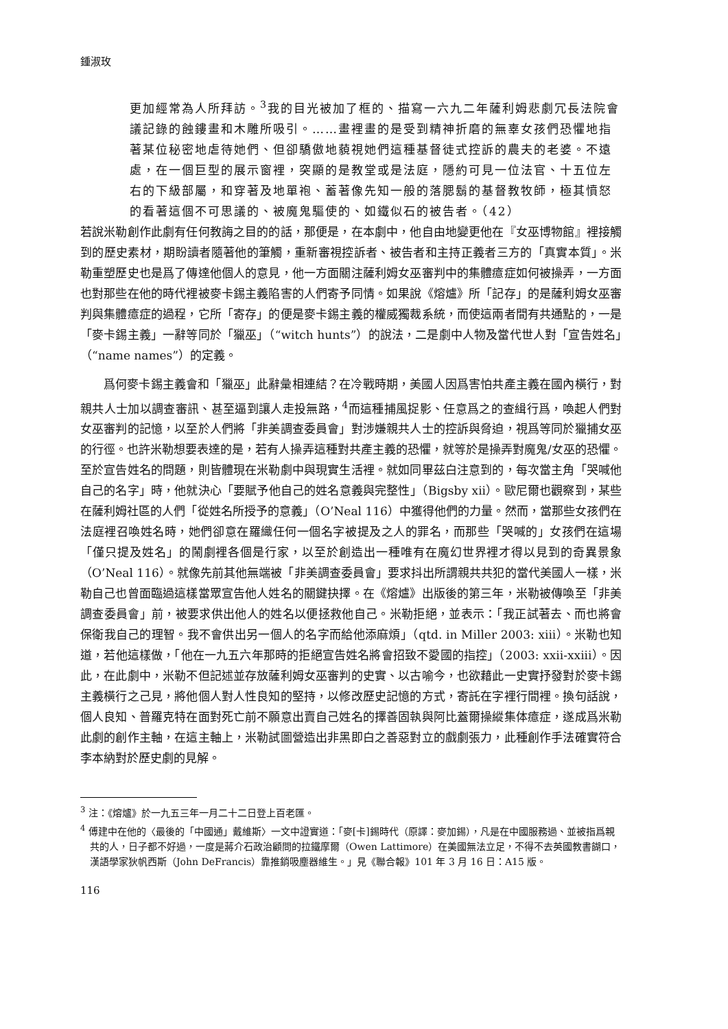鍾淑玫
更加經常為人所拜訪。<sup>3</sup>我的目光被加了框的、描寫一六九二年薩利姆悲劇冗長法院會議記錄的蝕鏤畫和木雕所吸引。……畫裡畫的是受到精神折磨的無辜女孩們恐懼地指著某位秘密地虐待她們、但卻驕傲地藐視她們這種基督徒式控訴的農夫的老婆。不遠處，在一個巨型的展示窗裡，突顯的是教堂或是法庭，隱約可見一位法官、十五位左右的下級部屬，和穿著及地單袍、蓄著像先知一般的落腮鬍的基督教牧師，極其憤怒的看著這個不可思議的、被魔鬼驅使的、如鐵似石的被告者。（42）
若說米勒創作此劇有任何教誨之目的的話，那便是，在本劇中，他自由地變更他在『女巫博物館』裡接觸到的歷史素材，期盼讀者隨著他的筆觸，重新審視控訴者、被告者和主持正義者三方的「真實本質」。米勒重塑歷史也是爲了傳達他個人的意見，他一方面關注薩利姆女巫審判中的集體癔症如何被操弄，一方面也對那些在他的時代裡被麥卡錫主義陷害的人們寄予同情。如果說《熔爐》所「記存」的是薩利姆女巫審判與集體癔症的過程，它所「寄存」的便是麥卡錫主義的權威獨裁系統，而使這兩者間有共通點的，一是「麥卡錫主義」一辭等同於「獵巫」（“witch hunts”）的說法，二是劇中人物及當代世人對「宣告姓名」（“name names”）的定義。
爲何麥卡錫主義會和「獵巫」此辭彙相連結？在冷戰時期，美國人因爲害怕共產主義在國內橫行，對親共人士加以調查審訊、甚至逼到讓人走投無路，<sup>4</sup>而這種捕風捉影、任意爲之的查緝行爲，喚起人們對女巫審判的記憶，以至於人們將「非美調查委員會」對涉嫌親共人士的控訴與脅迫，視爲等同於獵捕女巫的行徑。也許米勒想要表達的是，若有人操弄這種對共產主義的恐懼，就等於是操弄對魔鬼/女巫的恐懼。至於宣告姓名的問題，則皆體現在米勒劇中與現實生活裡。就如同畢茲白注意到的，每次當主角「哭喊他自己的名字」時，他就決心「要賦予他自己的姓名意義與完整性」（Bigsby xii）。歐尼爾也觀察到，某些在薩利姆社區的人們「從姓名所授予的意義」（O’Neal 116）中獲得他們的力量。然而，當那些女孩們在法庭裡召喚姓名時，她們卻意在羅織任何一個名字被提及之人的罪名，而那些「哭喊的」女孩們在這場「僅只提及姓名」的鬧劇裡各個是行家，以至於創造出一種唯有在魔幻世界裡才得以見到的奇異景象（O’Neal 116）。就像先前其他無端被「非美調查委員會」要求抖出所謂親共共犯的當代美國人一樣，米勒自己也曾面臨過這樣當眾宣告他人姓名的關鍵抉擇。在《熔爐》出版後的第三年，米勒被傳喚至「非美調查委員會」前，被要求供出他人的姓名以便拯救他自己。米勒拒絕，並表示：「我正試著去、而也將會保衛我自己的理智。我不會供出另一個人的名字而給他添麻煩」（qtd. in Miller 2003: xiii）。米勒也知道，若他這樣做，「他在一九五六年那時的拒絕宣告姓名將會招致不愛國的指控」（2003: xxii-xxiii）。因此，在此劇中，米勒不但記述並存放薩利姆女巫審判的史實、以古喻今，也欲藉此一史實抒發對於麥卡錫主義橫行之己見，將他個人對人性良知的堅持，以修改歷史記憶的方式，寄託在字裡行間裡。換句話說，個人良知、普羅克特在面對死亡前不願意出賣自己姓名的擇善固執與阿比蓋爾操縱集体癔症，遂成爲米勒此劇的創作主軸，在這主軸上，米勒試圖營造出非黑即白之善惡對立的戲劇張力，此種創作手法確實符合李本納對於歷史劇的見解。
<sup>3</sup> 注：《熔爐》於一九五三年一月二十二日登上百老匯。
<sup>4</sup> 傅建中在他的〈最後的「中國通」戴維斯〉一文中證實道：「麥[卡]錫時代（原譯：麥加錫），凡是在中國服務過、並被指爲親共的人，日子都不好過，一度是蔣介石政治顧問的拉鐵摩爾（Owen Lattimore）在美國無法立足，不得不去英國教書餬口，漢語學家狄帆西斯（John DeFrancis）靠推銷吸塵器維生。」見《聯合報》101 年 3 月 16 日：A15 版。
116